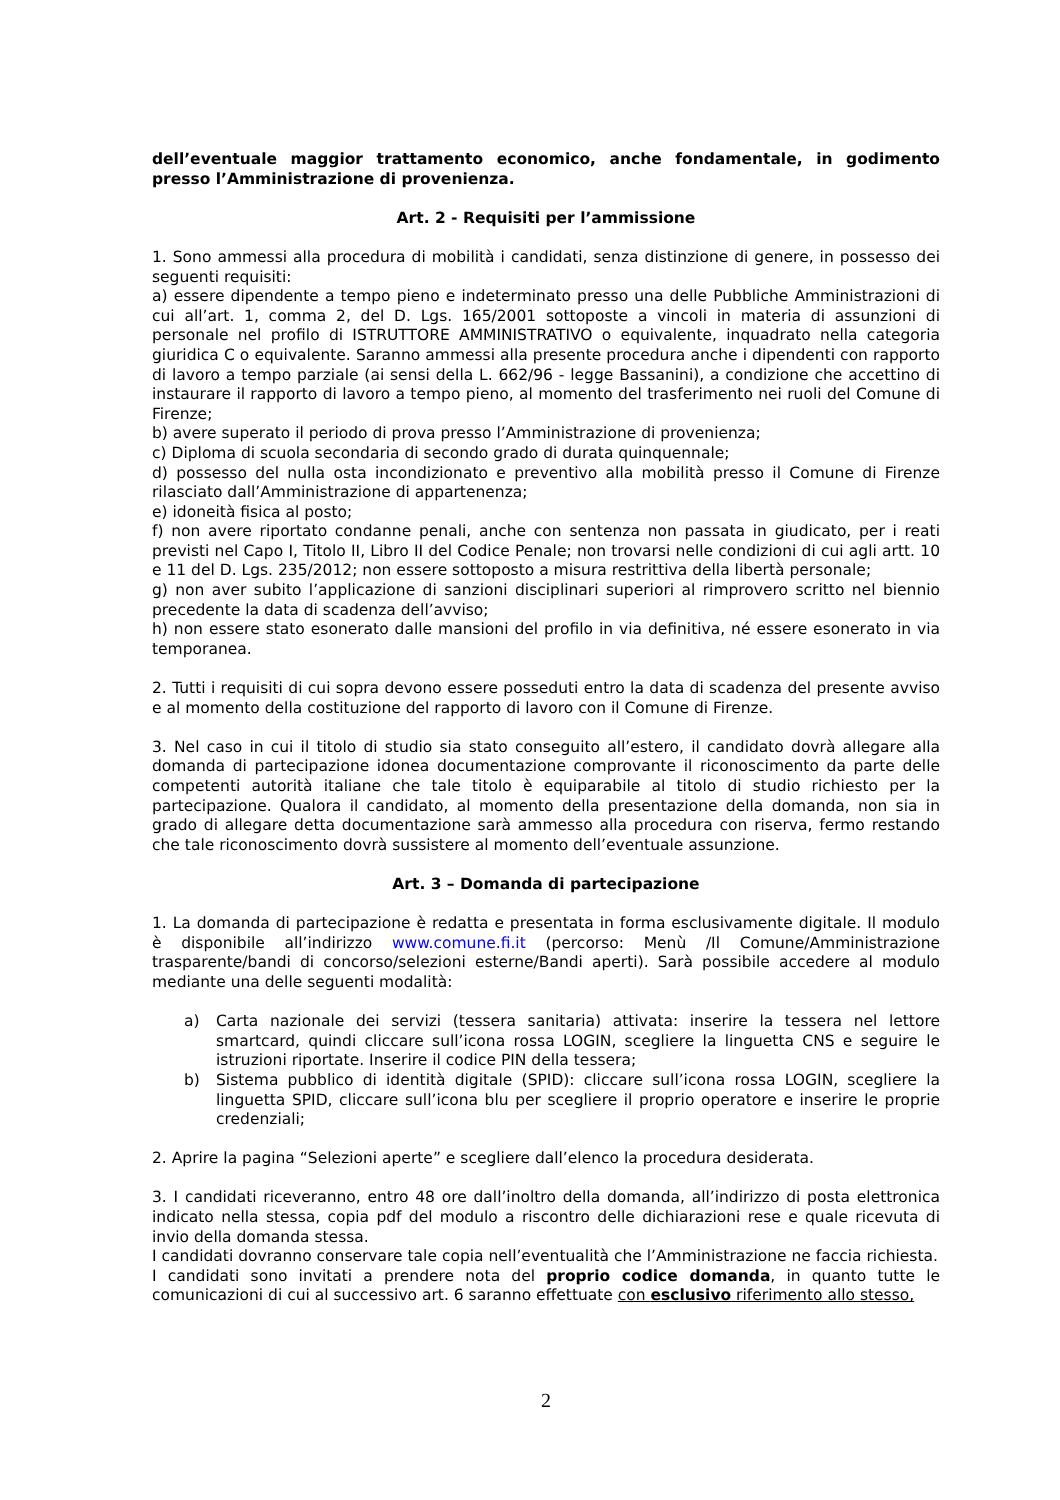dell’eventuale maggior trattamento economico, anche fondamentale, in godimento presso l’Amministrazione di provenienza.
Art. 2 - Requisiti per l’ammissione
1. Sono ammessi alla procedura di mobilità i candidati, senza distinzione di genere, in possesso dei seguenti requisiti:
a) essere dipendente a tempo pieno e indeterminato presso una delle Pubbliche Amministrazioni di cui all’art. 1, comma 2, del D. Lgs. 165/2001 sottoposte a vincoli in materia di assunzioni di personale nel profilo di ISTRUTTORE AMMINISTRATIVO o equivalente, inquadrato nella categoria giuridica C o equivalente. Saranno ammessi alla presente procedura anche i dipendenti con rapporto di lavoro a tempo parziale (ai sensi della L. 662/96 - legge Bassanini), a condizione che accettino di instaurare il rapporto di lavoro a tempo pieno, al momento del trasferimento nei ruoli del Comune di Firenze;
b) avere superato il periodo di prova presso l’Amministrazione di provenienza;
c) Diploma di scuola secondaria di secondo grado di durata quinquennale;
d) possesso del nulla osta incondizionato e preventivo alla mobilità presso il Comune di Firenze rilasciato dall’Amministrazione di appartenenza;
e) idoneità fisica al posto;
f) non avere riportato condanne penali, anche con sentenza non passata in giudicato, per i reati previsti nel Capo I, Titolo II, Libro II del Codice Penale; non trovarsi nelle condizioni di cui agli artt. 10 e 11 del D. Lgs. 235/2012; non essere sottoposto a misura restrittiva della libertà personale;
g) non aver subito l’applicazione di sanzioni disciplinari superiori al rimprovero scritto nel biennio precedente la data di scadenza dell’avviso;
h) non essere stato esonerato dalle mansioni del profilo in via definitiva, né essere esonerato in via temporanea.
2. Tutti i requisiti di cui sopra devono essere posseduti entro la data di scadenza del presente avviso e al momento della costituzione del rapporto di lavoro con il Comune di Firenze.
3. Nel caso in cui il titolo di studio sia stato conseguito all’estero, il candidato dovrà allegare alla domanda di partecipazione idonea documentazione comprovante il riconoscimento da parte delle competenti autorità italiane che tale titolo è equiparabile al titolo di studio richiesto per la partecipazione. Qualora il candidato, al momento della presentazione della domanda, non sia in grado di allegare detta documentazione sarà ammesso alla procedura con riserva, fermo restando che tale riconoscimento dovrà sussistere al momento dell’eventuale assunzione.
Art. 3 – Domanda di partecipazione
1. La domanda di partecipazione è redatta e presentata in forma esclusivamente digitale. Il modulo è disponibile all’indirizzo www.comune.fi.it (percorso: Menù /Il Comune/Amministrazione trasparente/bandi di concorso/selezioni esterne/Bandi aperti). Sarà possibile accedere al modulo mediante una delle seguenti modalità:
a) Carta nazionale dei servizi (tessera sanitaria) attivata: inserire la tessera nel lettore smartcard, quindi cliccare sull’icona rossa LOGIN, scegliere la linguetta CNS e seguire le istruzioni riportate. Inserire il codice PIN della tessera;
b) Sistema pubblico di identità digitale (SPID): cliccare sull’icona rossa LOGIN, scegliere la linguetta SPID, cliccare sull’icona blu per scegliere il proprio operatore e inserire le proprie credenziali;
2. Aprire la pagina “Selezioni aperte” e scegliere dall’elenco la procedura desiderata.
3. I candidati riceveranno, entro 48 ore dall’inoltro della domanda, all’indirizzo di posta elettronica indicato nella stessa, copia pdf del modulo a riscontro delle dichiarazioni rese e quale ricevuta di invio della domanda stessa.
I candidati dovranno conservare tale copia nell’eventualità che l’Amministrazione ne faccia richiesta.
I candidati sono invitati a prendere nota del proprio codice domanda, in quanto tutte le comunicazioni di cui al successivo art. 6 saranno effettuate con esclusivo riferimento allo stesso,
2